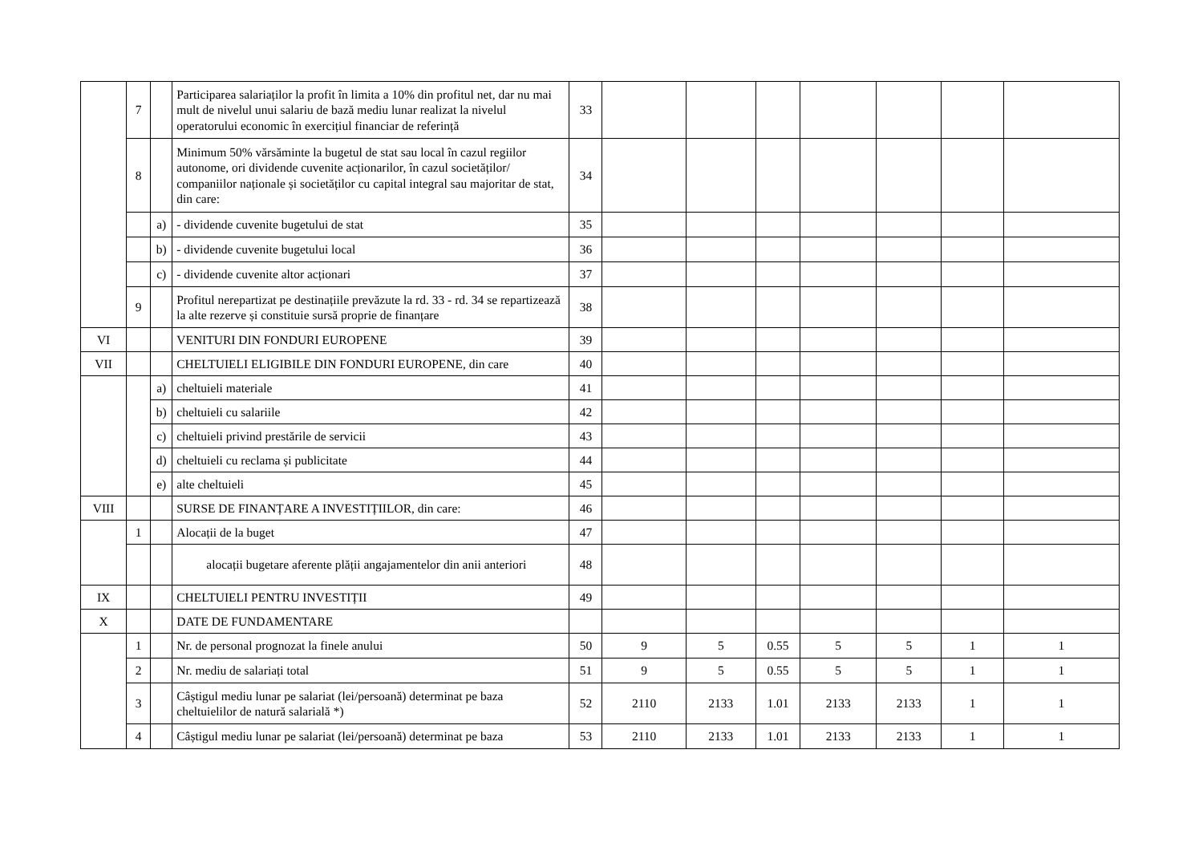| | 7 | | Participarea salariaților la profit în limita a 10% din profitul net, dar nu mai mult de nivelul unui salariu de bază mediu lunar realizat la nivelul operatorului economic în exercițiul financiar de referință | 33 | | | | | | | |
| | 8 | | Minimum 50% vărsăminte la bugetul de stat sau local în cazul regiilor autonome, ori dividende cuvenite acționarilor, în cazul societăților/ companiilor naționale și societăților cu capital integral sau majoritar de stat, din care: | 34 | | | | | | | |
| | | a) | - dividende cuvenite bugetului de stat | 35 | | | | | | | |
| | | b) | - dividende cuvenite bugetului local | 36 | | | | | | | |
| | | c) | - dividende cuvenite altor acționari | 37 | | | | | | | |
| | 9 | | Profitul nerepartizat pe destinațiile prevăzute la rd. 33 - rd. 34 se repartizează la alte rezerve și constituie sursă proprie de finanțare | 38 | | | | | | | |
| VI | | | VENITURI DIN FONDURI EUROPENE | 39 | | | | | | | |
| VII | | | CHELTUIELI ELIGIBILE DIN FONDURI EUROPENE, din care | 40 | | | | | | | |
| | | a) | cheltuieli materiale | 41 | | | | | | | |
| | | b) | cheltuieli cu salariile | 42 | | | | | | | |
| | | c) | cheltuieli privind prestările de servicii | 43 | | | | | | | |
| | | d) | cheltuieli cu reclama și publicitate | 44 | | | | | | | |
| | | e) | alte cheltuieli | 45 | | | | | | | |
| VIII | | | SURSE DE FINANȚARE A INVESTIȚIILOR, din care: | 46 | | | | | | | |
| | 1 | | Alocații de la buget | 47 | | | | | | | |
| | | | alocații bugetare aferente plății angajamentelor din anii anteriori | 48 | | | | | | | |
| IX | | | CHELTUIELI PENTRU INVESTIȚII | 49 | | | | | | | |
| X | | | DATE DE FUNDAMENTARE | | | | | | | | |
| | 1 | | Nr. de personal prognozat la finele anului | 50 | 9 | 5 | 0.55 | 5 | 5 | 1 | 1 |
| | 2 | | Nr. mediu de salariați total | 51 | 9 | 5 | 0.55 | 5 | 5 | 1 | 1 |
| | 3 | | Câștigul mediu lunar pe salariat (lei/persoană) determinat pe baza cheltuielilor de natură salarială *) | 52 | 2110 | 2133 | 1.01 | 2133 | 2133 | 1 | 1 |
| | 4 | | Câștigul mediu lunar pe salariat (lei/persoană) determinat pe baza | 53 | 2110 | 2133 | 1.01 | 2133 | 2133 | 1 | 1 |